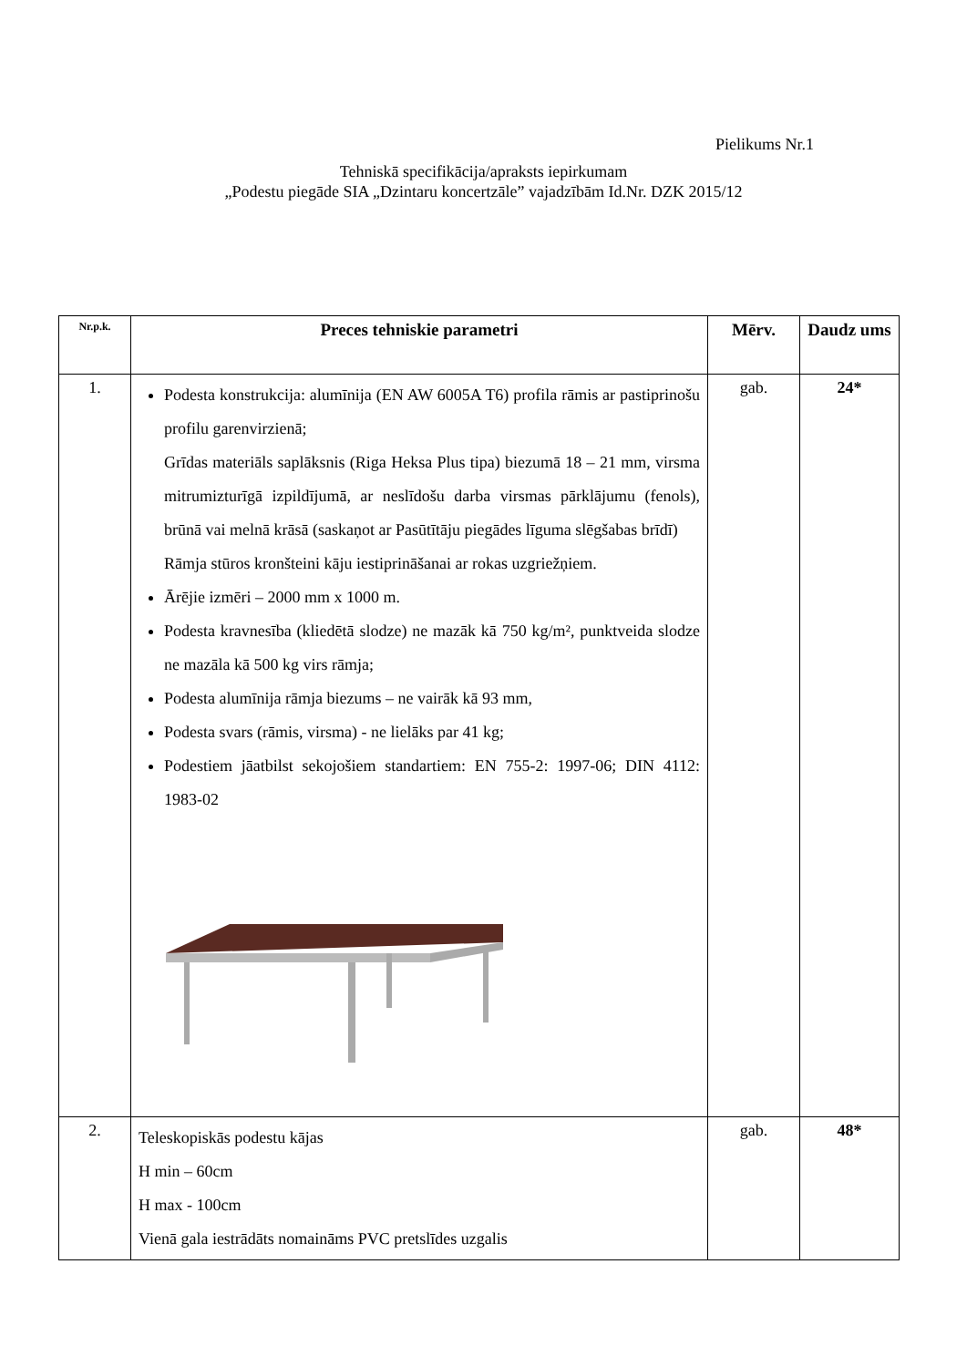Pielikums Nr.1
Tehniskā specifikācija/apraksts iepirkumam
„Podestu piegāde SIA „Dzintaru koncertzāle” vajadzībām Id.Nr. DZK 2015/12
| Nr.p.k. | Preces tehniskie parametri | Mērv. | Daudz ums |
| --- | --- | --- | --- |
| 1. | Podesta konstrukcija: alumīnija (EN AW 6005A T6) profila rāmis ar pastiprinošu profilu garenvirzienā; Grīdas materiāls saplāksnis (Riga Heksa Plus tipa) biezumā 18 – 21 mm, virsma mitrumizturīgā izpildījumā, ar neslīdošu darba virsmas pārklājumu (fenols), brūnā vai melnā krāsā (saskaņot ar Pasūtītāju piegādes līguma slēgšabas brīdī) Rāmja stūros kronšteini kāju iestiprināšanai ar rokas uzgriežņiem. Ārējie izmēri – 2000 mm x 1000 m. Podesta kravnesība (kliedētā slodze) ne mazāk kā 750 kg/m², punktveida slodze ne mazāla kā 500 kg virs rāmja; Podesta alumīnija rāmja biezums – ne vairāk kā 93 mm, Podesta svars (rāmis, virsma) - ne lielāks par 41 kg; Podestiem jāatbilst sekojošiem standartiem: EN 755-2: 1997-06; DIN 4112: 1983-02 | gab. | 24* |
| 2. | Teleskopiskās podestu kājas H min – 60cm H max - 100cm Vienā gala iestrādāts nomaināms PVC pretslīdes uzgalis | gab. | 48* |